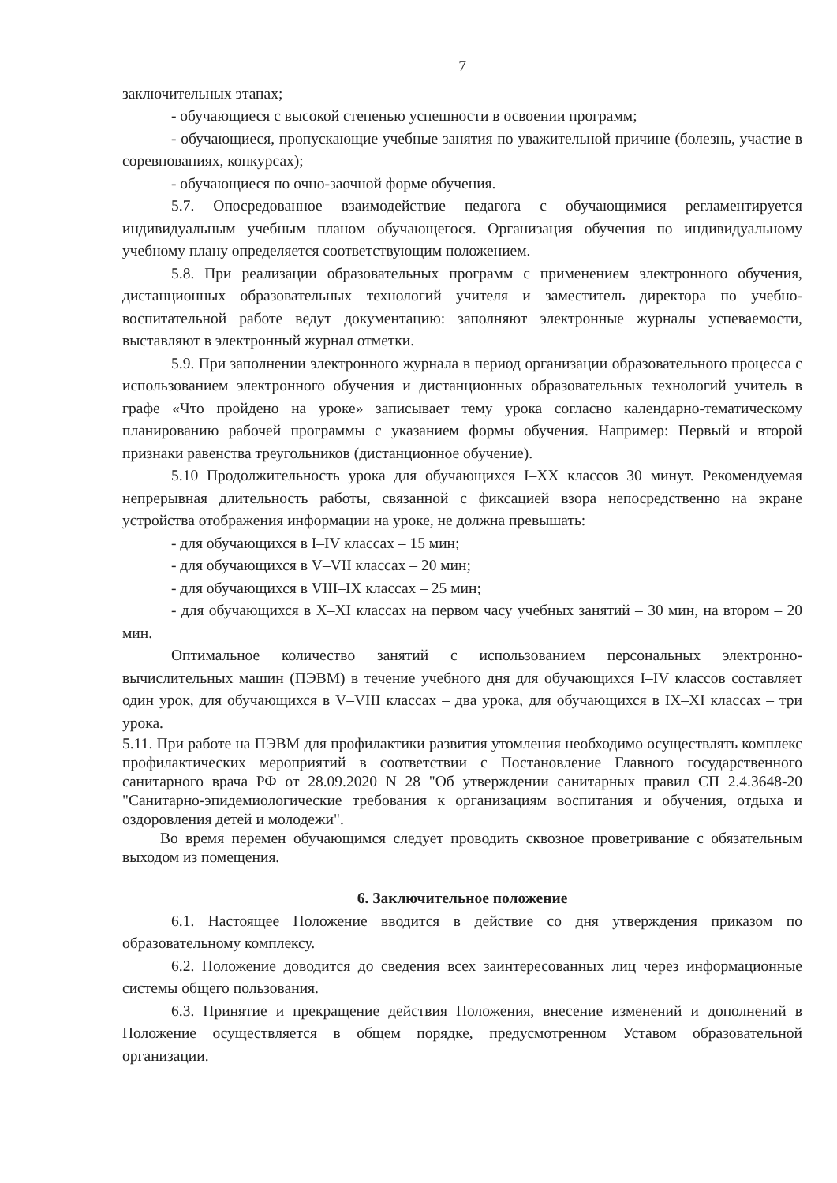7
заключительных этапах;
- обучающиеся с высокой степенью успешности в освоении программ;
- обучающиеся, пропускающие учебные занятия по уважительной причине (болезнь, участие в соревнованиях, конкурсах);
- обучающиеся по очно-заочной форме обучения.
5.7. Опосредованное взаимодействие педагога с обучающимися регламентируется индивидуальным учебным планом обучающегося. Организация обучения по индивидуальному учебному плану определяется соответствующим положением.
5.8. При реализации образовательных программ с применением электронного обучения, дистанционных образовательных технологий учителя и заместитель директора по учебно-воспитательной работе ведут документацию: заполняют электронные журналы успеваемости, выставляют в электронный журнал отметки.
5.9. При заполнении электронного журнала в период организации образовательного процесса с использованием электронного обучения и дистанционных образовательных технологий учитель в графе «Что пройдено на уроке» записывает тему урока согласно календарно-тематическому планированию рабочей программы с указанием формы обучения. Например: Первый и второй признаки равенства треугольников (дистанционное обучение).
5.10 Продолжительность урока для обучающихся I–XX классов 30 минут. Рекомендуемая непрерывная длительность работы, связанной с фиксацией взора непосредственно на экране устройства отображения информации на уроке, не должна превышать:
- для обучающихся в I–IV классах – 15 мин;
- для обучающихся в V–VII классах – 20 мин;
- для обучающихся в VIII–IX классах – 25 мин;
- для обучающихся в X–XI классах на первом часу учебных занятий – 30 мин, на втором – 20 мин.
Оптимальное количество занятий с использованием персональных электронно-вычислительных машин (ПЭВМ) в течение учебного дня для обучающихся I–IV классов составляет один урок, для обучающихся в V–VIII классах – два урока, для обучающихся в IX–XI классах – три урока.
5.11. При работе на ПЭВМ для профилактики развития утомления необходимо осуществлять комплекс профилактических мероприятий в соответствии с Постановление Главного государственного санитарного врача РФ от 28.09.2020 N 28 "Об утверждении санитарных правил СП 2.4.3648-20 "Санитарно-эпидемиологические требования к организациям воспитания и обучения, отдыха и оздоровления детей и молодежи".
Во время перемен обучающимся следует проводить сквозное проветривание с обязательным выходом из помещения.
6. Заключительное положение
6.1. Настоящее Положение вводится в действие со дня утверждения приказом по образовательному комплексу.
6.2. Положение доводится до сведения всех заинтересованных лиц через информационные системы общего пользования.
6.3. Принятие и прекращение действия Положения, внесение изменений и дополнений в Положение осуществляется в общем порядке, предусмотренном Уставом образовательной организации.